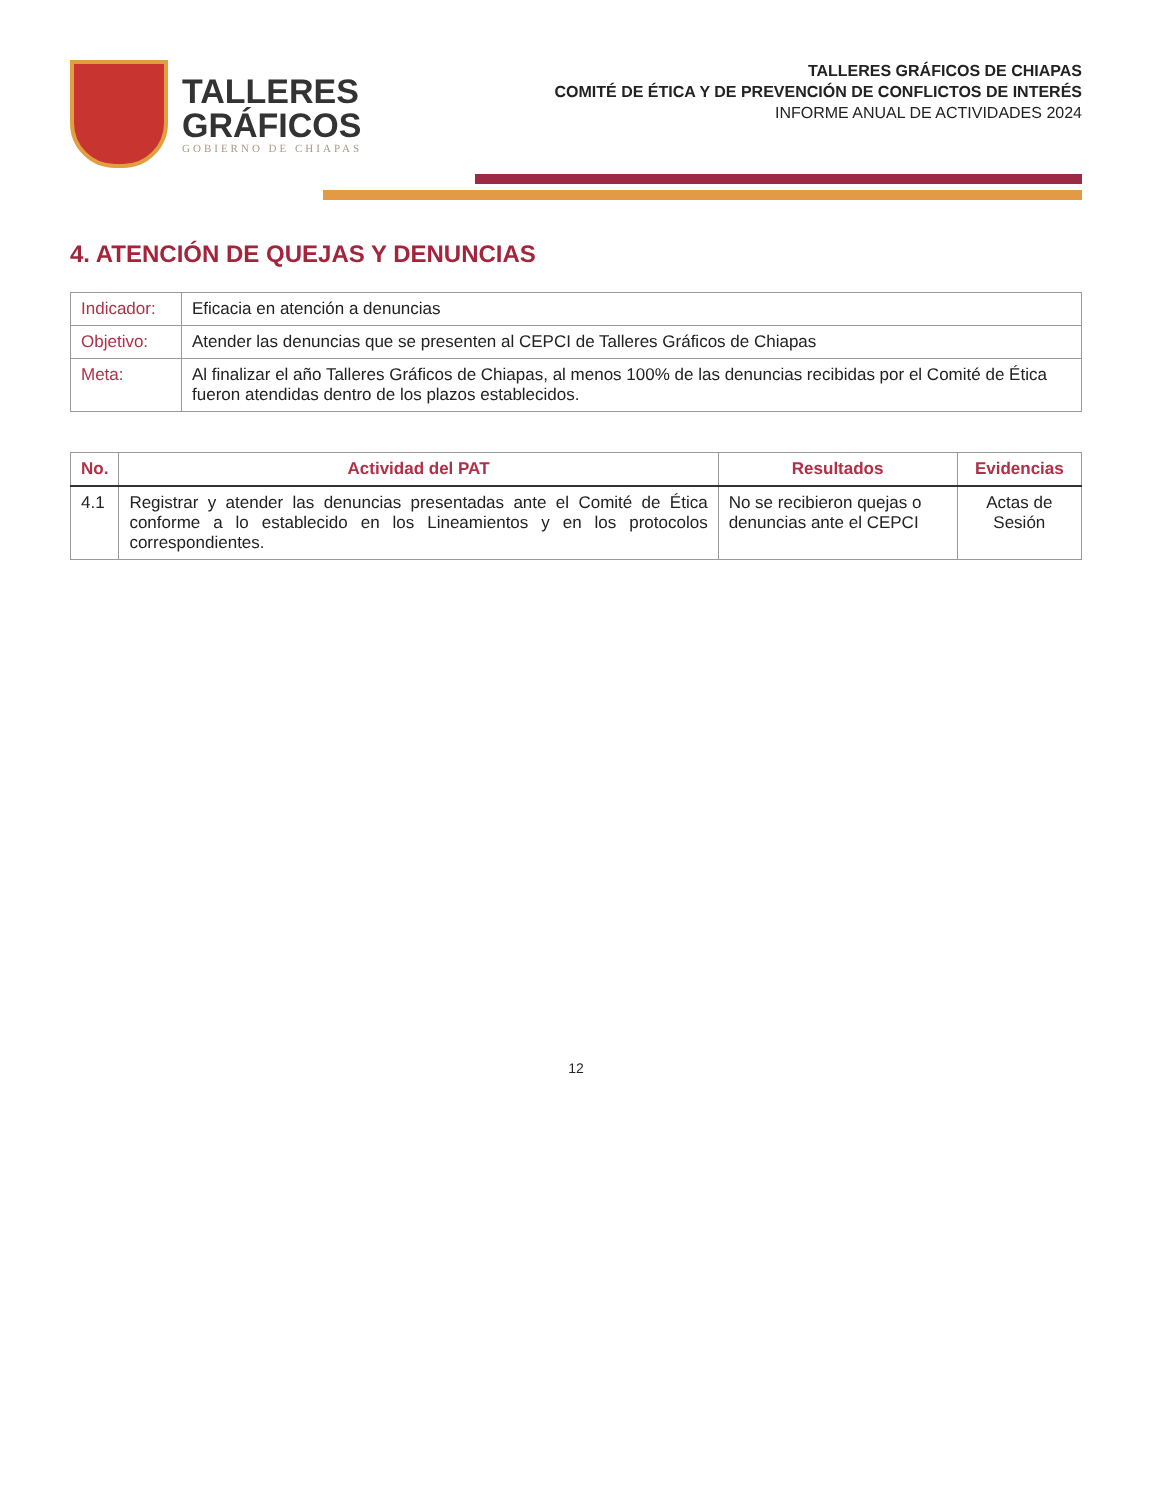TALLERES
GRÁFICOS
GOBIERNO DE CHIAPAS
TALLERES GRÁFICOS DE CHIAPAS
COMITÉ DE ÉTICA Y DE PREVENCIÓN DE CONFLICTOS DE INTERÉS
INFORME ANUAL DE ACTIVIDADES 2024
4. ATENCIÓN DE QUEJAS Y DENUNCIAS
| Indicador: | Eficacia en atención a denuncias |
| Objetivo: | Atender las denuncias que se presenten al CEPCI de Talleres Gráficos de Chiapas |
| Meta: | Al finalizar el año Talleres Gráficos de Chiapas, al menos 100% de las denuncias recibidas por el Comité de Ética fueron atendidas dentro de los plazos establecidos. |
| No. | Actividad del PAT | Resultados | Evidencias |
| --- | --- | --- | --- |
| 4.1 | Registrar y atender las denuncias presentadas ante el Comité de Ética conforme a lo establecido en los Lineamientos y en los protocolos correspondientes. | No se recibieron quejas o denuncias ante el CEPCI | Actas de Sesión |
12